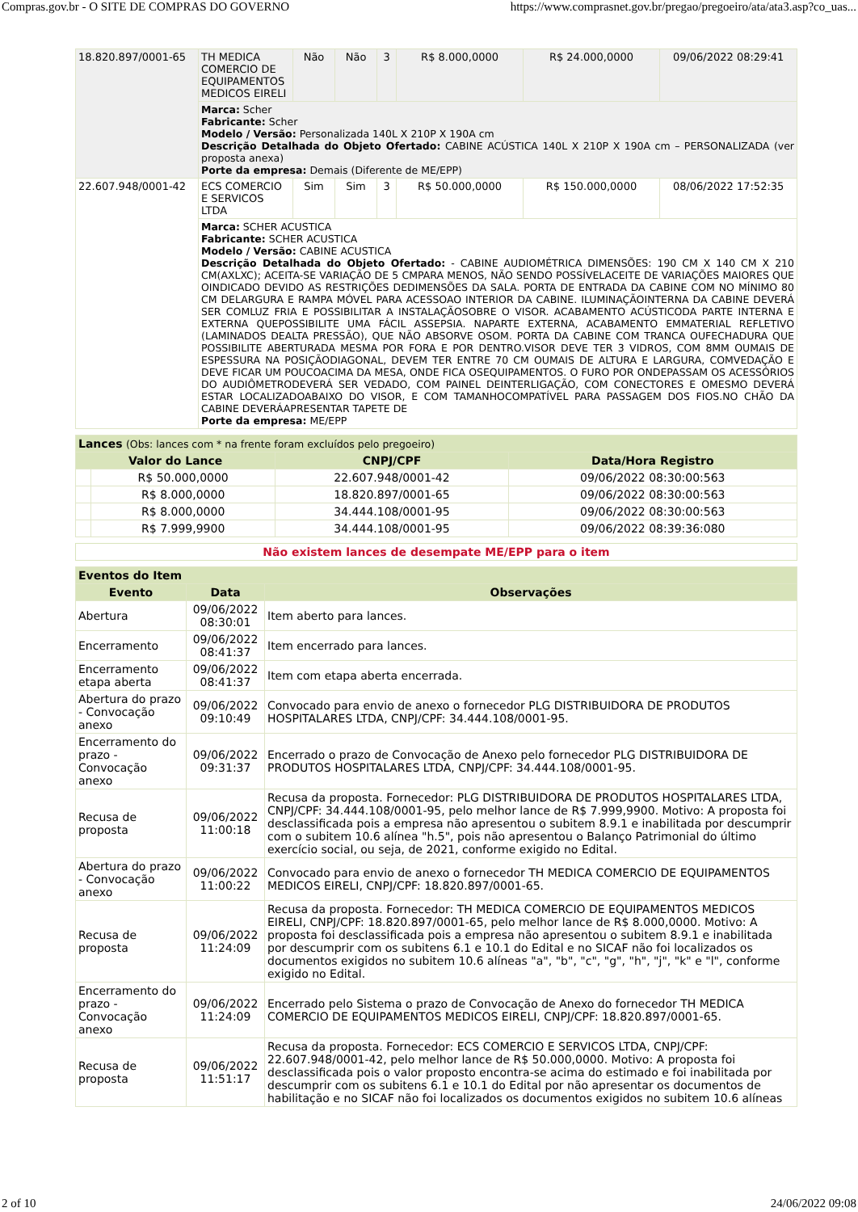Compras.gov.br - O SITE DE COMPRAS DO GOVERNO https://www.comprasnet.gov.br/pregao/pregoeiro/ata/ata3.asp?co_uas...
| 18.820.897/0001-65 | TH MEDICA COMERCIO DE EQUIPAMENTOS MEDICOS EIRELI | Não | Não | 3 | R$ 8.000,0000 | R$ 24.000,0000 | 09/06/2022 08:29:41 |
| | Marca: Scher Fabricante: Scher Modelo / Versão: Personalizada 140L X 210P X 190A cm Descrição Detalhada do Objeto Ofertado: CABINE ACÚSTICA 140L X 210P X 190A cm – PERSONALIZADA (ver proposta anexa) Porte da empresa: Demais (Diferente de ME/EPP) | | | | | | |
| 22.607.948/0001-42 | ECS COMERCIO E SERVICOS LTDA | Sim | Sim | 3 | R$ 50.000,0000 | R$ 150.000,0000 | 08/06/2022 17:52:35 |
| | Marca: SCHER ACUSTICA Fabricante: SCHER ACUSTICA Modelo / Versão: CABINE ACUSTICA Descrição Detalhada do Objeto Ofertado: - CABINE AUDIOMÉTRICA DIMENSÕES: 190 CM X 140 CM X 210 CM(AXLXC); ACEITA-SE VARIAÇÃO DE 5 CMPARA MENOS, NÃO SENDO POSSÍVELACEITE DE VARIAÇÕES MAIORES QUE OINDICADO DEVIDO AS RESTRIÇÕES DEDIMENSÕES DA SALA. PORTA DE ENTRADA DA CABINE COM NO MÍNIMO 80 CM DELARGURA E RAMPA MÓVEL PARA ACESSOAO INTERIOR DA CABINE. ILUMINAÇÃOINTERNA DA CABINE DEVERÁ SER COMLUZ FRIA E POSSIBILITAR A INSTALAÇÃOSOBRE O VISOR. ACABAMENTO ACÚSTICODA PARTE INTERNA E EXTERNA QUEPOSSIBILITE UMA FÁCIL ASSEPSIA. NAPARTE EXTERNA, ACABAMENTO EMMATERIAL REFLETIVO (LAMINADOS DEALTA PRESSÃO), QUE NÃO ABSORVE OSOM. PORTA DA CABINE COM TRANCA OUFECHADURA QUE POSSIBILITE ABERTURADA MESMA POR FORA E POR DENTRO.VISOR DEVE TER 3 VIDROS, COM 8MM OUMAIS DE ESPESSURA NA POSIÇÃODIAGONAL, DEVEM TER ENTRE 70 CM OUMAIS DE ALTURA E LARGURA, COMVEDAÇÃO E DEVE FICAR UM POUCOACIMA DA MESA, ONDE FICA OSEQUIPAMENTOS. O FURO POR ONDEPASSAM OS ACESSÓRIOS DO AUDIÔMETRODEVERÁ SER VEDADO, COM PAINEL DEINTERLIGAÇÃO, COM CONECTORES E OMESMO DEVERÁ ESTAR LOCALIZADOABAIXO DO VISOR, E COM TAMANHOCOMPATÍVEL PARA PASSAGEM DOS FIOS.NO CHÃO DA CABINE DEVERÁAPRESENTAR TAPETE DE Porte da empresa: ME/EPP | | | | | | |
| Lances (Obs: lances com * na frente foram excluídos pelo pregoeiro) | | | |
| Valor do Lance | | CNPJ/CPF | Data/Hora Registro |
| | R$ 50.000,0000 | 22.607.948/0001-42 | 09/06/2022 08:30:00:563 |
| | R$ 8.000,0000 | 18.820.897/0001-65 | 09/06/2022 08:30:00:563 |
| | R$ 8.000,0000 | 34.444.108/0001-95 | 09/06/2022 08:30:00:563 |
| | R$ 7.999,9900 | 34.444.108/0001-95 | 09/06/2022 08:39:36:080 |
Não existem lances de desempate ME/EPP para o item
| Eventos do Item | | |
| Evento | Data | Observações |
| Abertura | 09/06/2022 08:30:01 | Item aberto para lances. |
| Encerramento | 09/06/2022 08:41:37 | Item encerrado para lances. |
| Encerramento etapa aberta | 09/06/2022 08:41:37 | Item com etapa aberta encerrada. |
| Abertura do prazo - Convocação anexo | 09/06/2022 09:10:49 | Convocado para envio de anexo o fornecedor PLG DISTRIBUIDORA DE PRODUTOS HOSPITALARES LTDA, CNPJ/CPF: 34.444.108/0001-95. |
| Encerramento do prazo - Convocação anexo | 09/06/2022 09:31:37 | Encerrado o prazo de Convocação de Anexo pelo fornecedor PLG DISTRIBUIDORA DE PRODUTOS HOSPITALARES LTDA, CNPJ/CPF: 34.444.108/0001-95. |
| Recusa de proposta | 09/06/2022 11:00:18 | Recusa da proposta. Fornecedor: PLG DISTRIBUIDORA DE PRODUTOS HOSPITALARES LTDA, CNPJ/CPF: 34.444.108/0001-95, pelo melhor lance de R$ 7.999,9900. Motivo: A proposta foi desclassificada pois a empresa não apresentou o subitem 8.9.1 e inabilitada por descumprir com o subitem 10.6 alínea "h.5", pois não apresentou o Balanço Patrimonial do último exercício social, ou seja, de 2021, conforme exigido no Edital. |
| Abertura do prazo - Convocação anexo | 09/06/2022 11:00:22 | Convocado para envio de anexo o fornecedor TH MEDICA COMERCIO DE EQUIPAMENTOS MEDICOS EIRELI, CNPJ/CPF: 18.820.897/0001-65. |
| Recusa de proposta | 09/06/2022 11:24:09 | Recusa da proposta. Fornecedor: TH MEDICA COMERCIO DE EQUIPAMENTOS MEDICOS EIRELI, CNPJ/CPF: 18.820.897/0001-65, pelo melhor lance de R$ 8.000,0000. Motivo: A proposta foi desclassificada pois a empresa não apresentou o subitem 8.9.1 e inabilitada por descumprir com os subitens 6.1 e 10.1 do Edital e no SICAF não foi localizados os documentos exigidos no subitem 10.6 alíneas "a", "b", "c", "g", "h", "j", "k" e "l", conforme exigido no Edital. |
| Encerramento do prazo - Convocação anexo | 09/06/2022 11:24:09 | Encerrado pelo Sistema o prazo de Convocação de Anexo do fornecedor TH MEDICA COMERCIO DE EQUIPAMENTOS MEDICOS EIRELI, CNPJ/CPF: 18.820.897/0001-65. |
| Recusa de proposta | 09/06/2022 11:51:17 | Recusa da proposta. Fornecedor: ECS COMERCIO E SERVICOS LTDA, CNPJ/CPF: 22.607.948/0001-42, pelo melhor lance de R$ 50.000,0000. Motivo: A proposta foi desclassificada pois o valor proposto encontra-se acima do estimado e foi inabilitada por descumprir com os subitens 6.1 e 10.1 do Edital por não apresentar os documentos de habilitação e no SICAF não foi localizados os documentos exigidos no subitem 10.6 alíneas |
2 of 10 24/06/2022 09:08